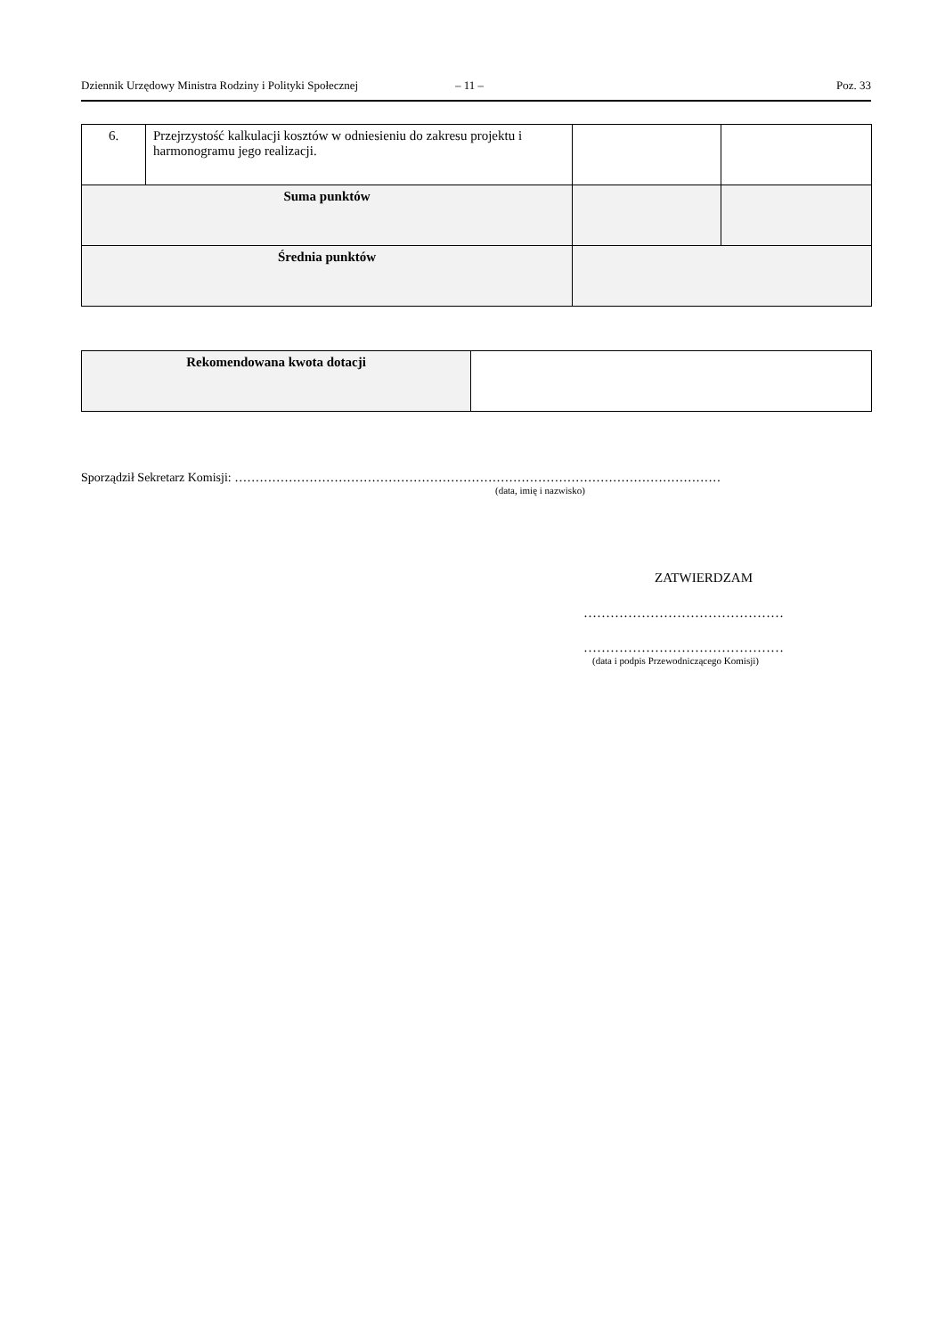Dziennik Urzędowy Ministra Rodziny i Polityki Społecznej – 11 – Poz. 33
| 6. | Przejrzystość kalkulacji kosztów w odniesieniu do zakresu projektu i harmonogramu jego realizacji. | | |
| Suma punktów | | | |
| Średnia punktów | | | |
| Rekomendowana kwota dotacji | |
Sporządził Sekretarz Komisji: ………………………………………………………………………………………………………
(data, imię i nazwisko)
ZATWIERDZAM
………………………………………
………………………………………
(data i podpis Przewodniczącego Komisji)